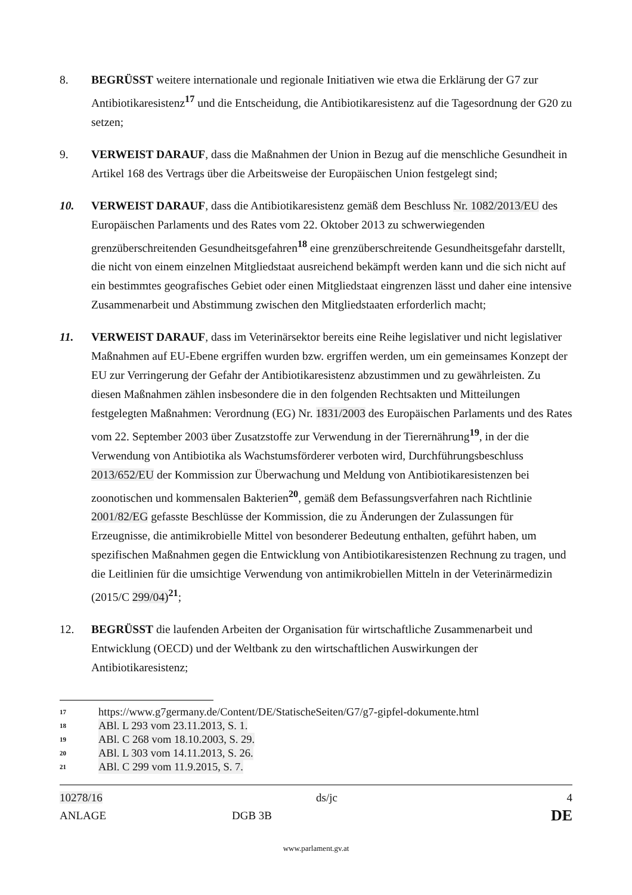8. BEGRÜSST weitere internationale und regionale Initiativen wie etwa die Erklärung der G7 zur Antibiotikaresistenz<sup>17</sup> und die Entscheidung, die Antibiotikaresistenz auf die Tagesordnung der G20 zu setzen;
9. VERWEIST DARAUF, dass die Maßnahmen der Union in Bezug auf die menschliche Gesundheit in Artikel 168 des Vertrags über die Arbeitsweise der Europäischen Union festgelegt sind;
10. VERWEIST DARAUF, dass die Antibiotikaresistenz gemäß dem Beschluss Nr. 1082/2013/EU des Europäischen Parlaments und des Rates vom 22. Oktober 2013 zu schwerwiegenden grenzüberschreitenden Gesundheitsgefahren<sup>18</sup> eine grenzüberschreitende Gesundheitsgefahr darstellt, die nicht von einem einzelnen Mitgliedstaat ausreichend bekämpft werden kann und die sich nicht auf ein bestimmtes geografisches Gebiet oder einen Mitgliedstaat eingrenzen lässt und daher eine intensive Zusammenarbeit und Abstimmung zwischen den Mitgliedstaaten erforderlich macht;
11. VERWEIST DARAUF, dass im Veterinärsektor bereits eine Reihe legislativer und nicht legislativer Maßnahmen auf EU-Ebene ergriffen wurden bzw. ergriffen werden, um ein gemeinsames Konzept der EU zur Verringerung der Gefahr der Antibiotikaresistenz abzustimmen und zu gewährleisten. Zu diesen Maßnahmen zählen insbesondere die in den folgenden Rechtsakten und Mitteilungen festgelegten Maßnahmen: Verordnung (EG) Nr. 1831/2003 des Europäischen Parlaments und des Rates vom 22. September 2003 über Zusatzstoffe zur Verwendung in der Tierernährung<sup>19</sup>, in der die Verwendung von Antibiotika als Wachstumsförderer verboten wird, Durchführungsbeschluss 2013/652/EU der Kommission zur Überwachung und Meldung von Antibiotikaresistenzen bei zoonotischen und kommensalen Bakterien<sup>20</sup>, gemäß dem Befassungsverfahren nach Richtlinie 2001/82/EG gefasste Beschlüsse der Kommission, die zu Änderungen der Zulassungen für Erzeugnisse, die antimikrobielle Mittel von besonderer Bedeutung enthalten, geführt haben, um spezifischen Maßnahmen gegen die Entwicklung von Antibiotikaresistenzen Rechnung zu tragen, und die Leitlinien für die umsichtige Verwendung von antimikrobiellen Mitteln in der Veterinärmedizin (2015/C 299/04)<sup>21</sup>;
12. BEGRÜSST die laufenden Arbeiten der Organisation für wirtschaftliche Zusammenarbeit und Entwicklung (OECD) und der Weltbank zu den wirtschaftlichen Auswirkungen der Antibiotikaresistenz;
17 https://www.g7germany.de/Content/DE/StatischeSeiten/G7/g7-gipfel-dokumente.html
18 ABl. L 293 vom 23.11.2013, S. 1.
19 ABl. C 268 vom 18.10.2003, S. 29.
20 ABl. L 303 vom 14.11.2013, S. 26.
21 ABl. C 299 vom 11.9.2015, S. 7.
10278/16
ds/jc
4
ANLAGE
DGB 3B
DE
www.parlament.gv.at